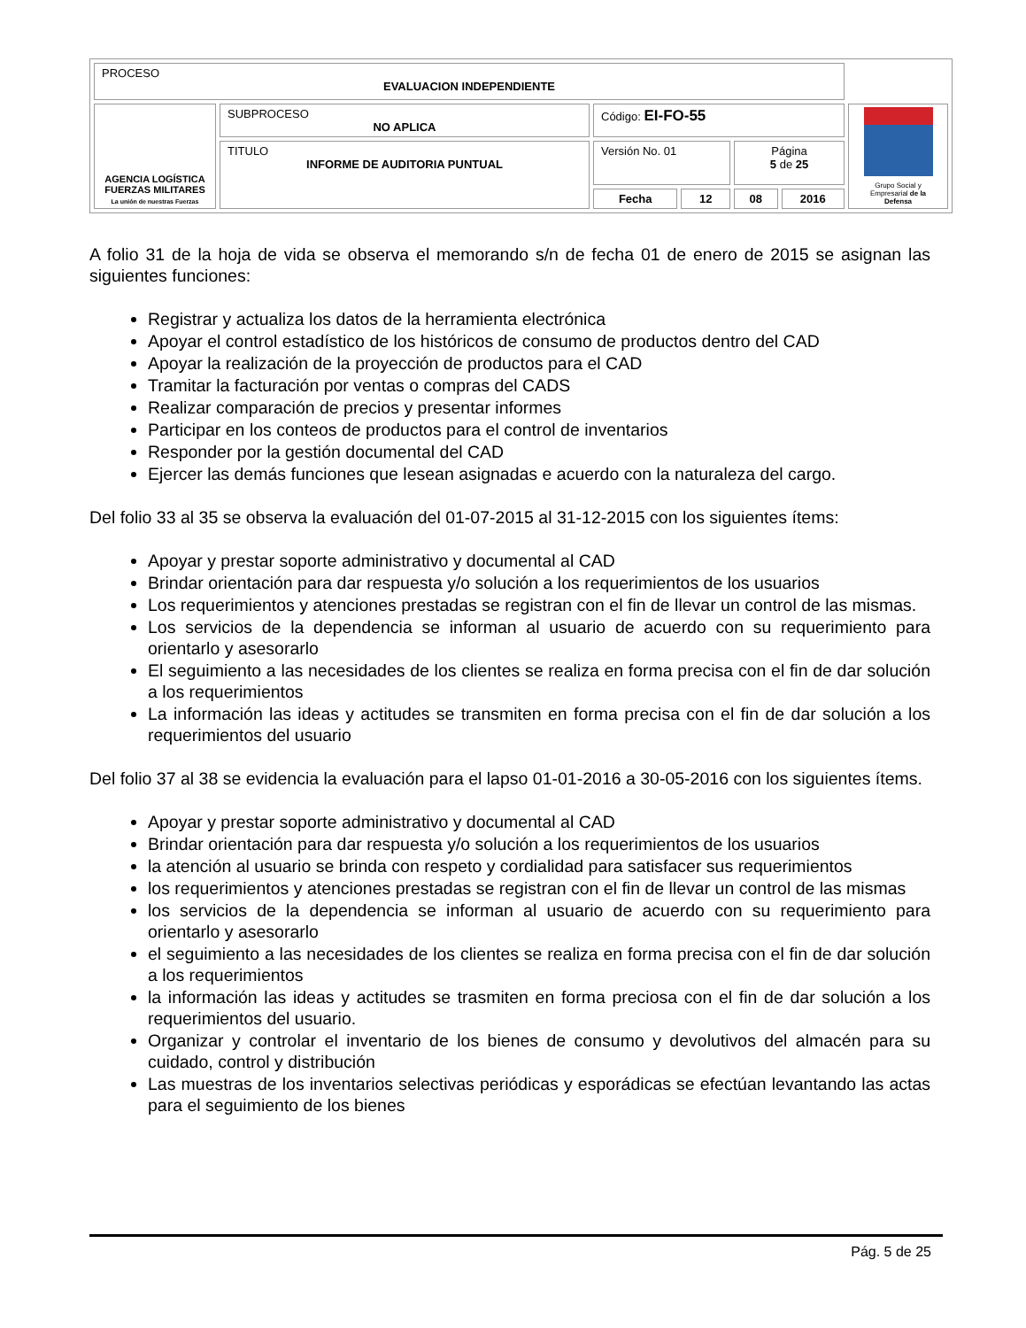| PROCESO EVALUACION INDEPENDIENTE | | | | | | |
| AGENCIA LOGÍSTICA FUERZAS MILITARES La unión de nuestras Fuerzas | SUBPROCESO NO APLICA | Código: EI-FO-55 | | | | Grupo Social y Empresarial de la Defensa |
| | TITULO INFORME DE AUDITORIA PUNTUAL | Versión No. 01 | | Página 5 de 25 | | |
| | | Fecha | 12 | 08 | 2016 | |
A folio 31 de la hoja de vida se observa el memorando s/n de fecha 01 de enero de 2015 se asignan las siguientes funciones:
Registrar y actualiza los datos de la herramienta electrónica
Apoyar el control estadístico de los históricos de consumo de productos dentro del CAD
Apoyar la realización de la proyección de productos para el CAD
Tramitar la facturación por ventas o compras del CADS
Realizar comparación de precios y presentar informes
Participar en los conteos de productos para el control de inventarios
Responder por la gestión documental del CAD
Ejercer las demás funciones que lesean asignadas e acuerdo con la naturaleza del cargo.
Del folio 33 al 35 se observa la evaluación del 01-07-2015 al 31-12-2015 con los siguientes ítems:
Apoyar y prestar soporte administrativo y documental al CAD
Brindar orientación para dar respuesta y/o solución a los requerimientos de los usuarios
Los requerimientos y atenciones prestadas se registran con el fin de llevar un control de las mismas.
Los servicios de la dependencia se informan al usuario de acuerdo con su requerimiento para orientarlo y asesorarlo
El seguimiento a las necesidades de los clientes se realiza en forma precisa con el fin de dar solución a los requerimientos
La información las ideas y actitudes se transmiten en forma precisa con el fin de dar solución a los requerimientos del usuario
Del folio 37 al 38 se evidencia la evaluación para el lapso 01-01-2016 a 30-05-2016 con los siguientes ítems.
Apoyar y prestar soporte administrativo y documental al CAD
Brindar orientación para dar respuesta y/o solución a los requerimientos de los usuarios
la atención al usuario se brinda con respeto y cordialidad para satisfacer sus requerimientos
los requerimientos y atenciones prestadas se registran con el fin de llevar un control de las mismas
los servicios de la dependencia se informan al usuario de acuerdo con su requerimiento para orientarlo y asesorarlo
el seguimiento a las necesidades de los clientes se realiza en forma precisa con el fin de dar solución a los requerimientos
la información las ideas y actitudes se trasmiten en forma preciosa con el fin de dar solución a los requerimientos del usuario.
Organizar y controlar el inventario de los bienes de consumo y devolutivos del almacén para su cuidado, control y distribución
Las muestras de los inventarios selectivas periódicas y esporádicas se efectúan levantando las actas para el seguimiento de los bienes
Pág. 5 de 25